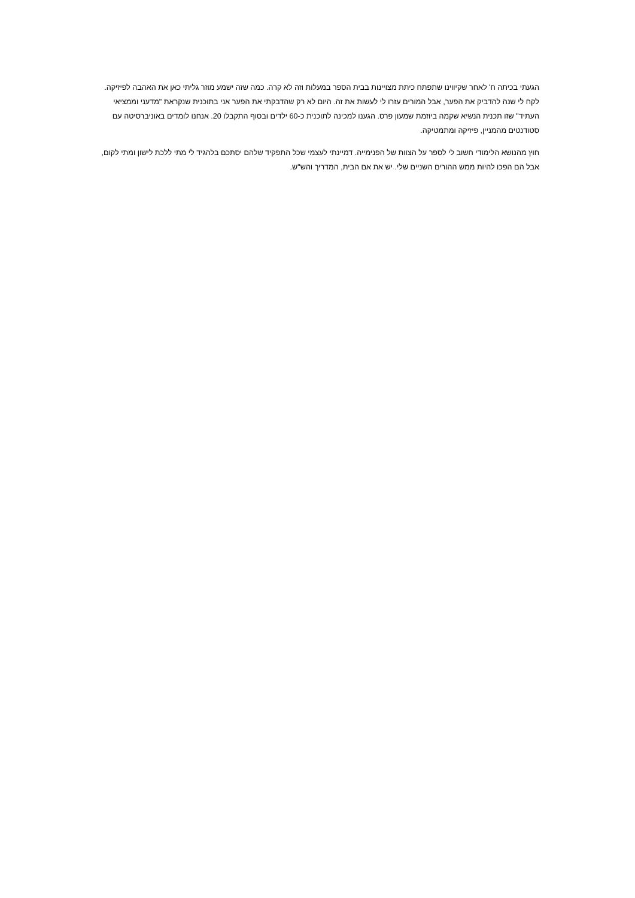הגעתי בכיתה ח' לאחר שקיווינו שתפתח כיתת מצויינות בבית הספר במעלות וזה לא קרה. כמה שזה ישמע מוזר גליתי כאן את האהבה לפיזיקה. לקח לי שנה להדביק את הפער, אבל המורים עזרו לי לעשות את זה. היום לא רק שהדבקתי את הפער אני בתוכנית שנקראת "מדעני וממציאי העתיד" שזו תכנית הנשיא שקמה ביוזמת שמעון פרס. הגענו למכינה לתוכנית כ-60 ילדים ובסוף התקבלו 20. אנחנו לומדים באוניברסיטה עם סטודנטים מהמניין, פיזיקה ומתמטיקה.
חוץ מהנושא הלימודי חשוב לי לספר על הצוות של הפנימייה. דמיינתי לעצמי שכל התפקיד שלהם יסתכם בלהגיד לי מתי ללכת לישון ומתי לקום, אבל הם הפכו להיות ממש ההורים השניים שלי. יש את אם הבית, המדריך והש"ש.